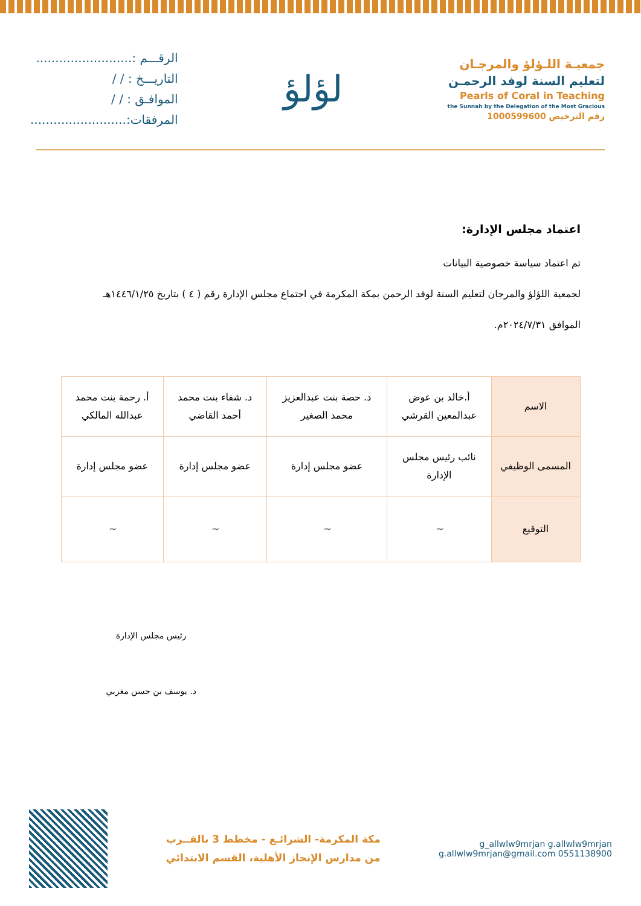جمعيـة اللـؤلؤ والمرجـان
لتعليم السنة لوفد الرحمـن
Pearls of Coral in Teaching
the Sunnah by the Delegation of the Most Gracious
رقم الترخيص 1000599600
لؤلؤ
الرقـــم :.........................
التاريـــخ : / /
الموافـق : / /
المرفقات:.........................
اعتماد مجلس الإدارة:
تم اعتماد سياسة خصوصية البيانات
لجمعية اللؤلؤ والمرجان لتعليم السنة لوفد الرحمن بمكة المكرمة في اجتماع مجلس الإدارة رقم ( ٤ ) بتاريخ ١٤٤٦/١/٢٥هـ
الموافق ٢٠٢٤/٧/٣١م.
| الاسم | أ.خالد بن عوض عبدالمعين القرشي | د. حصة بنت عبدالعزيز محمد الصغير | د. شفاء بنت محمد أحمد القاضي | أ. رحمة بنت محمد عبدالله المالكي |
| المسمى الوظيفي | نائب رئيس مجلس الإدارة | عضو مجلس إدارة | عضو مجلس إدارة | عضو مجلس إدارة |
| التوقيع | ~ | ~ | ~ | ~ |
رئيس مجلس الإدارة
د. يوسف بن حسن مغربي
g_allwlw9mrjan g.allwlw9mrjan
0551138900 g.allwlw9mrjan@gmail.com
مكة المكرمة- الشرائـع - مخطط 3 بالقــرب
من مدارس الإنجاز الأهلية، القسم الابتدائي